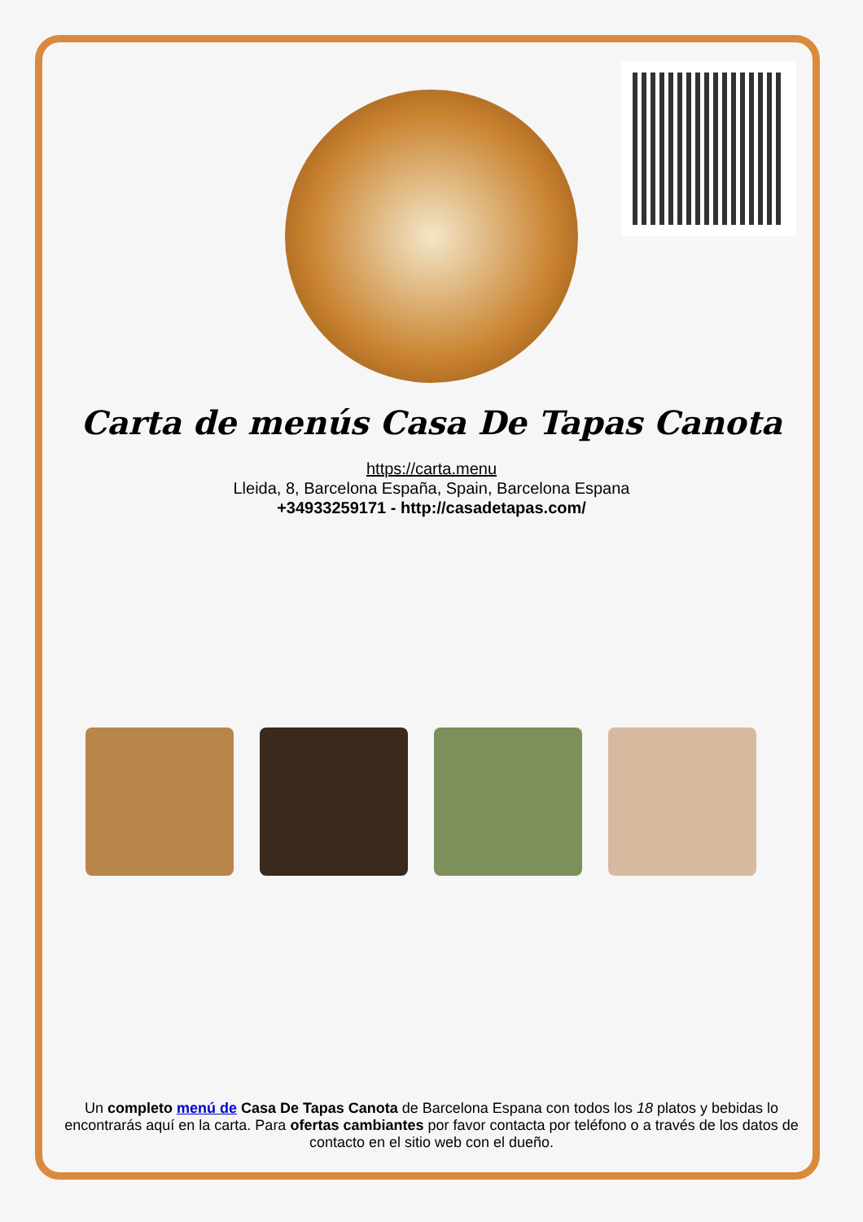Carta de menús Casa De Tapas Canota
https://carta.menu
Lleida, 8, Barcelona España, Spain, Barcelona Espana
+34933259171 - http://casadetapas.com/
Un completo menú de Casa De Tapas Canota de Barcelona Espana con todos los 18 platos y bebidas lo encontrarás aquí en la carta. Para ofertas cambiantes por favor contacta por teléfono o a través de los datos de contacto en el sitio web con el dueño.